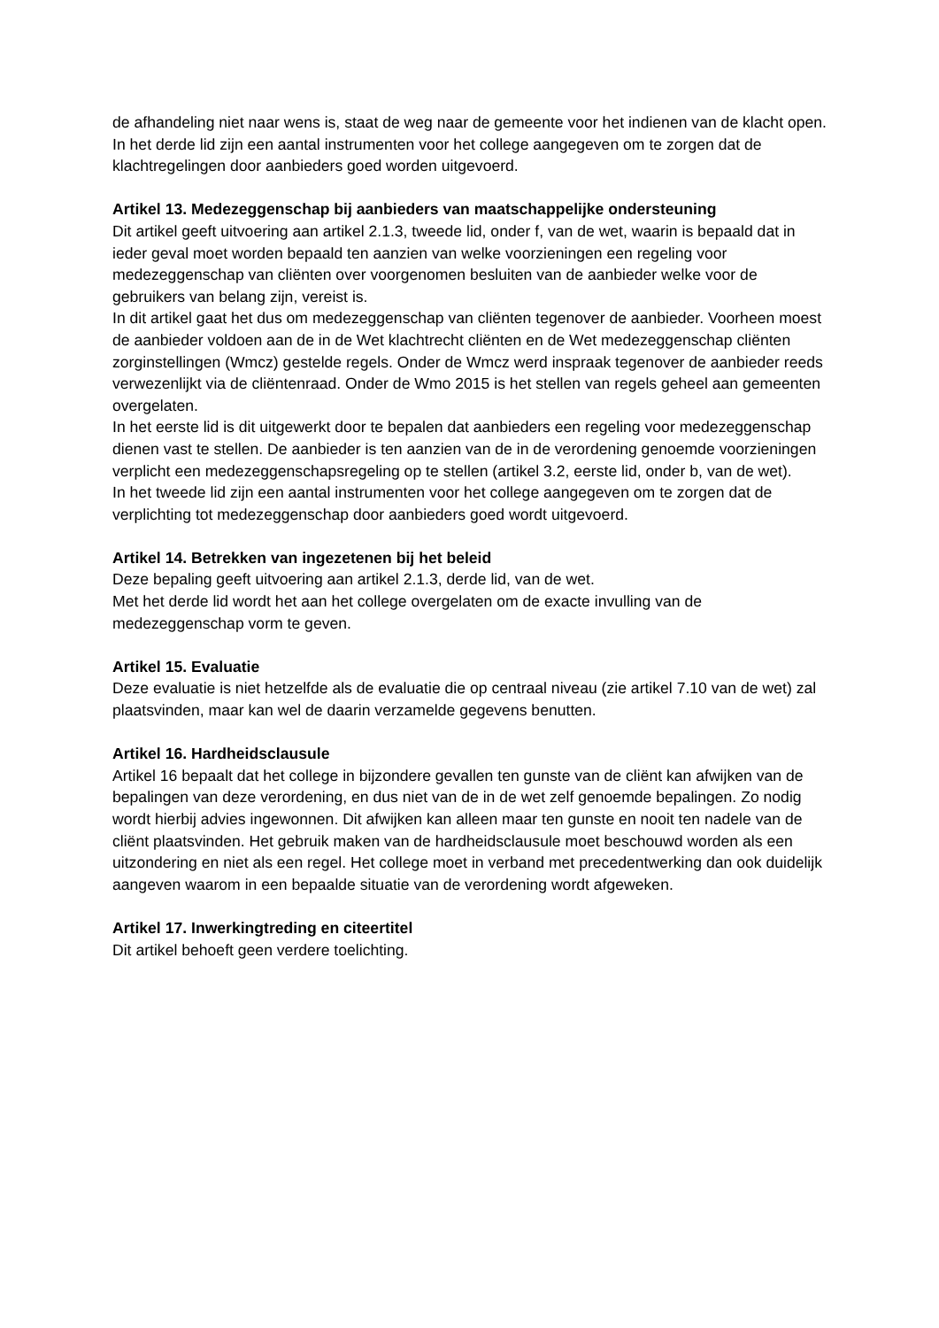de afhandeling niet naar wens is, staat de weg naar de gemeente voor het indienen van de klacht open.
In het derde lid zijn een aantal instrumenten voor het college aangegeven om te zorgen dat de klachtregelingen door aanbieders goed worden uitgevoerd.
Artikel 13. Medezeggenschap bij aanbieders van maatschappelijke ondersteuning
Dit artikel geeft uitvoering aan artikel 2.1.3, tweede lid, onder f, van de wet, waarin is bepaald dat in ieder geval moet worden bepaald ten aanzien van welke voorzieningen een regeling voor medezeggenschap van cliënten over voorgenomen besluiten van de aanbieder welke voor de gebruikers van belang zijn, vereist is.
In dit artikel gaat het dus om medezeggenschap van cliënten tegenover de aanbieder. Voorheen moest de aanbieder voldoen aan de in de Wet klachtrecht cliënten en de Wet medezeggenschap cliënten zorginstellingen (Wmcz) gestelde regels. Onder de Wmcz werd inspraak tegenover de aanbieder reeds verwezenlijkt via de cliëntenraad. Onder de Wmo 2015 is het stellen van regels geheel aan gemeenten overgelaten.
In het eerste lid is dit uitgewerkt door te bepalen dat aanbieders een regeling voor medezeggenschap dienen vast te stellen. De aanbieder is ten aanzien van de in de verordening genoemde voorzieningen verplicht een medezeggenschapsregeling op te stellen (artikel 3.2, eerste lid, onder b, van de wet).
In het tweede lid zijn een aantal instrumenten voor het college aangegeven om te zorgen dat de verplichting tot medezeggenschap door aanbieders goed wordt uitgevoerd.
Artikel 14. Betrekken van ingezetenen bij het beleid
Deze bepaling geeft uitvoering aan artikel 2.1.3, derde lid, van de wet.
Met het derde lid wordt het aan het college overgelaten om de exacte invulling van de medezeggenschap vorm te geven.
Artikel 15. Evaluatie
Deze evaluatie is niet hetzelfde als de evaluatie die op centraal niveau (zie artikel 7.10 van de wet) zal plaatsvinden, maar kan wel de daarin verzamelde gegevens benutten.
Artikel 16. Hardheidsclausule
Artikel 16 bepaalt dat het college in bijzondere gevallen ten gunste van de cliënt kan afwijken van de bepalingen van deze verordening, en dus niet van de in de wet zelf genoemde bepalingen. Zo nodig wordt hierbij advies ingewonnen. Dit afwijken kan alleen maar ten gunste en nooit ten nadele van de cliënt plaatsvinden. Het gebruik maken van de hardheidsclausule moet beschouwd worden als een uitzondering en niet als een regel. Het college moet in verband met precedentwerking dan ook duidelijk aangeven waarom in een bepaalde situatie van de verordening wordt afgeweken.
Artikel 17. Inwerkingtreding en citeertitel
Dit artikel behoeft geen verdere toelichting.